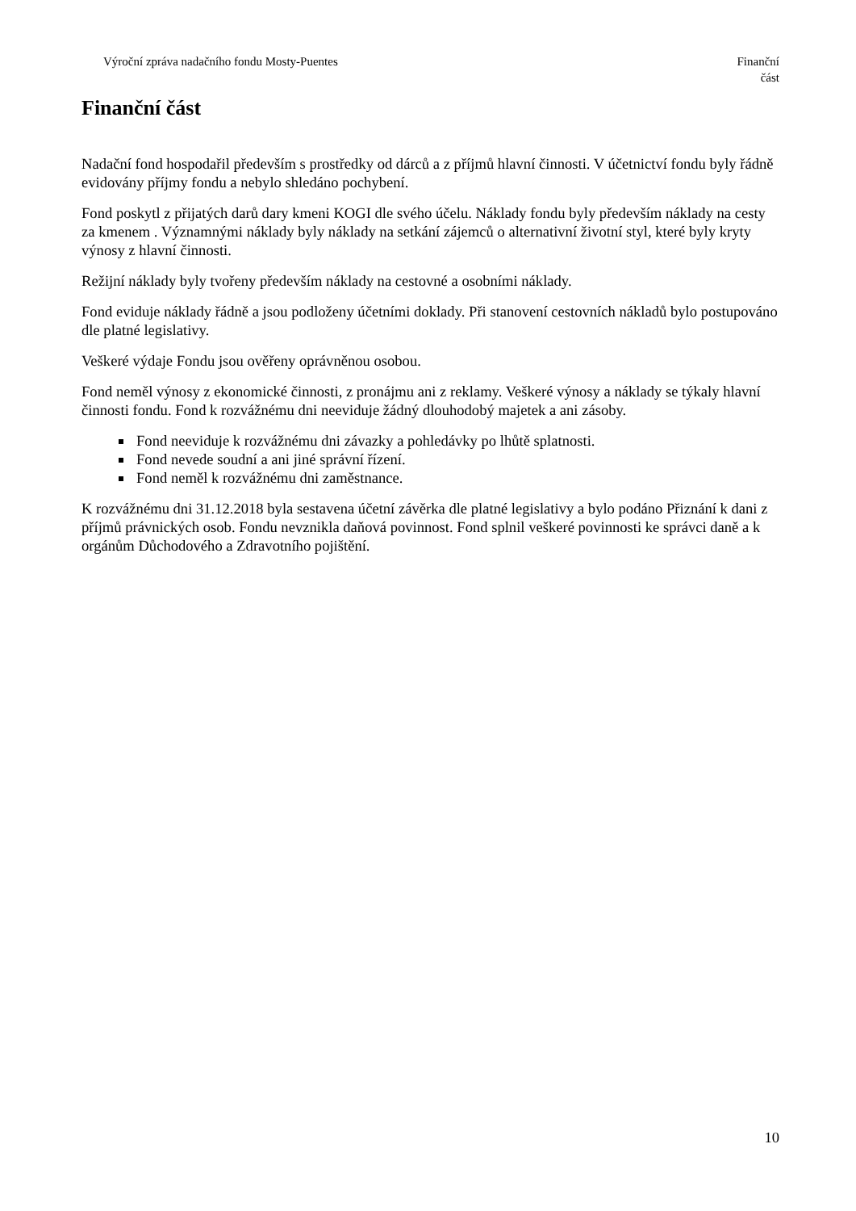Výroční zpráva nadačního fondu Mosty-Puentes
Finanční
část
Finanční část
Nadační fond hospodařil především s prostředky od dárců a z příjmů hlavní činnosti. V účetnictví fondu byly řádně evidovány příjmy fondu a nebylo shledáno pochybení.
Fond poskytl z přijatých darů dary kmeni KOGI dle svého účelu. Náklady fondu byly především náklady na cesty za kmenem . Významnými náklady byly náklady na setkání zájemců o alternativní životní styl, které byly kryty výnosy z hlavní činnosti.
Režijní náklady byly tvořeny především náklady na cestovné a osobními náklady.
Fond eviduje náklady řádně a jsou podloženy účetními doklady. Při stanovení cestovních nákladů bylo postupováno dle platné legislativy.
Veškeré výdaje Fondu jsou ověřeny oprávněnou osobou.
Fond neměl výnosy z ekonomické činnosti, z pronájmu ani z reklamy. Veškeré výnosy a náklady se týkaly hlavní činnosti fondu. Fond k rozvážnému dni neeviduje žádný dlouhodobý majetek a ani zásoby.
Fond neeviduje k rozvážnému dni závazky a pohledávky po lhůtě splatnosti.
Fond nevede soudní a ani jiné správní řízení.
Fond neměl k rozvážnému dni zaměstnance.
K rozvážnému dni 31.12.2018 byla sestavena účetní závěrka dle platné legislativy a bylo podáno Přiznání k dani z příjmů právnických osob. Fondu nevznikla daňová povinnost. Fond splnil veškeré povinnosti ke správci daně a k orgánům Důchodového a Zdravotního pojištění.
10